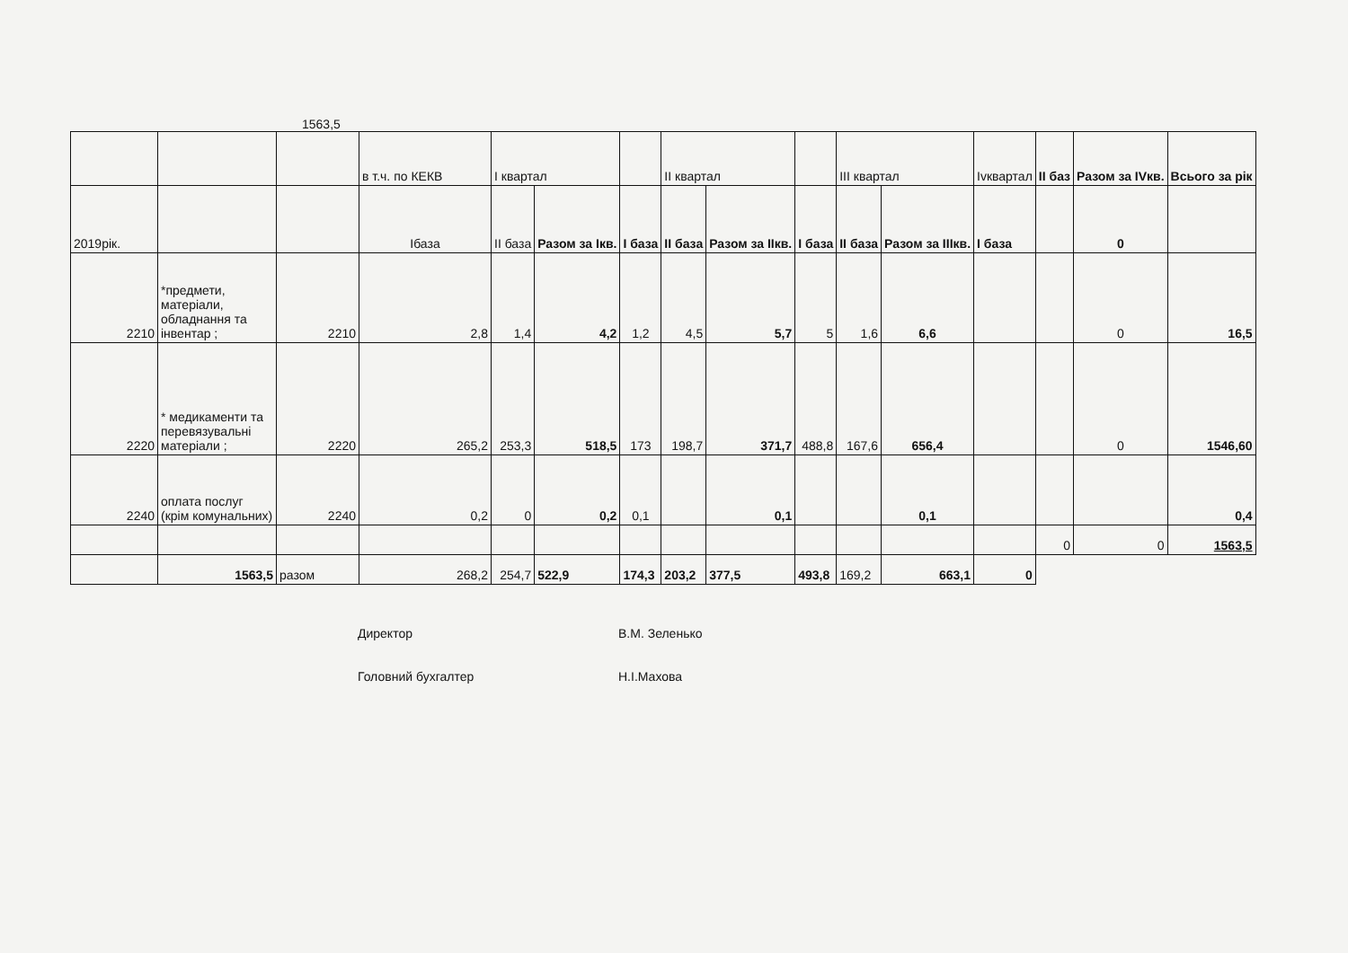1563,5
| | | | в т.ч. по КЕКВ | І квартал | | | ІІ квартал | | | ІІІ квартал | | Іvквартал | ІІ баз | Разом за ІVкв. | Всього за рік |
| 2019рік. | | | Ібаза | ІІ база | Разом за Ікв. | І база | ІІ база | Разом за ІІкв. | І база | ІІ база | Разом за ІІІкв. | І база | | 0 | |
| 2210 | *предмети, матеріали, обладнання та інвентар ; | 2210 | 2,8 | 1,4 | 4,2 | 1,2 | 4,5 | 5,7 | 5 | 1,6 | 6,6 | | | 0 | 16,5 |
| 2220 | * медикаменти та перевязувальні матеріали ; | 2220 | 265,2 | 253,3 | 518,5 | 173 | 198,7 | 371,7 | 488,8 | 167,6 | 656,4 | | | 0 | 1546,60 |
| 2240 | оплата послуг (крім комунальних) | 2240 | 0,2 | 0 | 0,2 | 0,1 | | 0,1 | | | 0,1 | | | | 0,4 |
| | | | | | | | | | | | | | 0 | 0 | 1563,5 |
| | 1563,5 | разом | 268,2 | 254,7 | 522,9 | 174,3 | 203,2 | 377,5 | 493,8 | 169,2 | 663,1 | 0 | | | |
Директор В.М. Зеленько
Головний бухгалтер Н.І.Махова